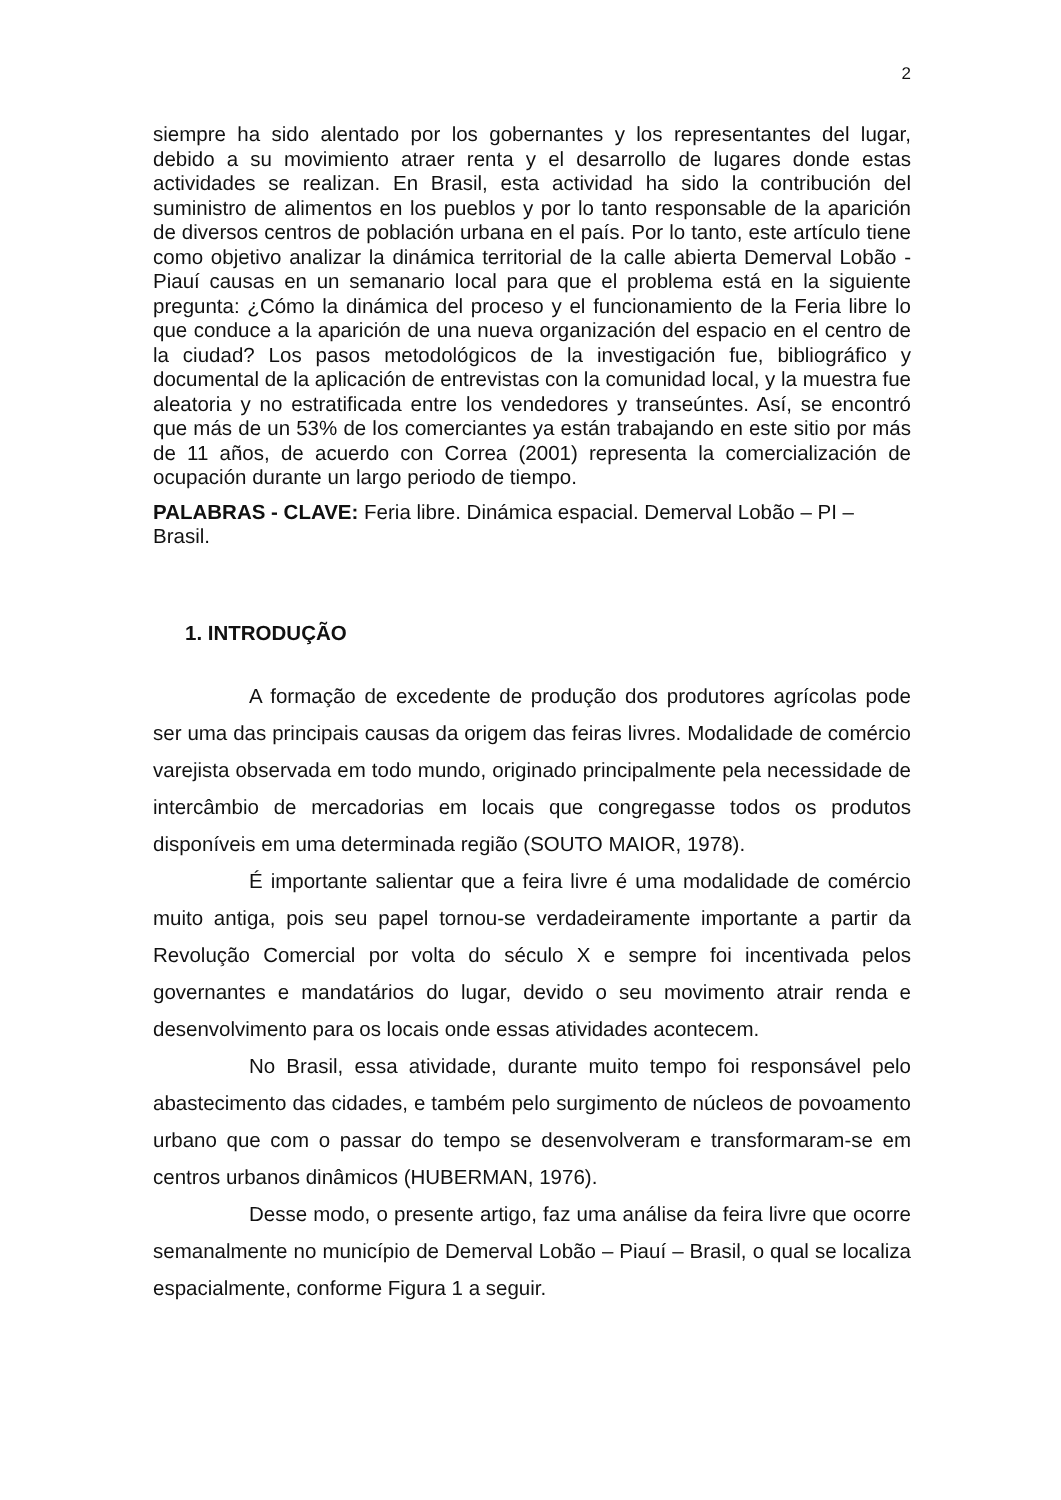2
siempre ha sido alentado por los gobernantes y los representantes del lugar, debido a su movimiento atraer renta y el desarrollo de lugares donde estas actividades se realizan. En Brasil, esta actividad ha sido la contribución del suministro de alimentos en los pueblos y por lo tanto responsable de la aparición de diversos centros de población urbana en el país. Por lo tanto, este artículo tiene como objetivo analizar la dinámica territorial de la calle abierta Demerval Lobão - Piauí causas en un semanario local para que el problema está en la siguiente pregunta: ¿Cómo la dinámica del proceso y el funcionamiento de la Feria libre lo que conduce a la aparición de una nueva organización del espacio en el centro de la ciudad? Los pasos metodológicos de la investigación fue, bibliográfico y documental de la aplicación de entrevistas con la comunidad local, y la muestra fue aleatoria y no estratificada entre los vendedores y transeúntes. Así, se encontró que más de un 53% de los comerciantes ya están trabajando en este sitio por más de 11 años, de acuerdo con Correa (2001) representa la comercialización de ocupación durante un largo periodo de tiempo.
PALABRAS - CLAVE: Feria libre. Dinámica espacial. Demerval Lobão – PI – Brasil.
1. INTRODUÇÃO
A formação de excedente de produção dos produtores agrícolas pode ser uma das principais causas da origem das feiras livres. Modalidade de comércio varejista observada em todo mundo, originado principalmente pela necessidade de intercâmbio de mercadorias em locais que congregasse todos os produtos disponíveis em uma determinada região (SOUTO MAIOR, 1978).
É importante salientar que a feira livre é uma modalidade de comércio muito antiga, pois seu papel tornou-se verdadeiramente importante a partir da Revolução Comercial por volta do século X e sempre foi incentivada pelos governantes e mandatários do lugar, devido o seu movimento atrair renda e desenvolvimento para os locais onde essas atividades acontecem.
No Brasil, essa atividade, durante muito tempo foi responsável pelo abastecimento das cidades, e também pelo surgimento de núcleos de povoamento urbano que com o passar do tempo se desenvolveram e transformaram-se em centros urbanos dinâmicos (HUBERMAN, 1976).
Desse modo, o presente artigo, faz uma análise da feira livre que ocorre semanalmente no município de Demerval Lobão – Piauí – Brasil, o qual se localiza espacialmente, conforme Figura 1 a seguir.